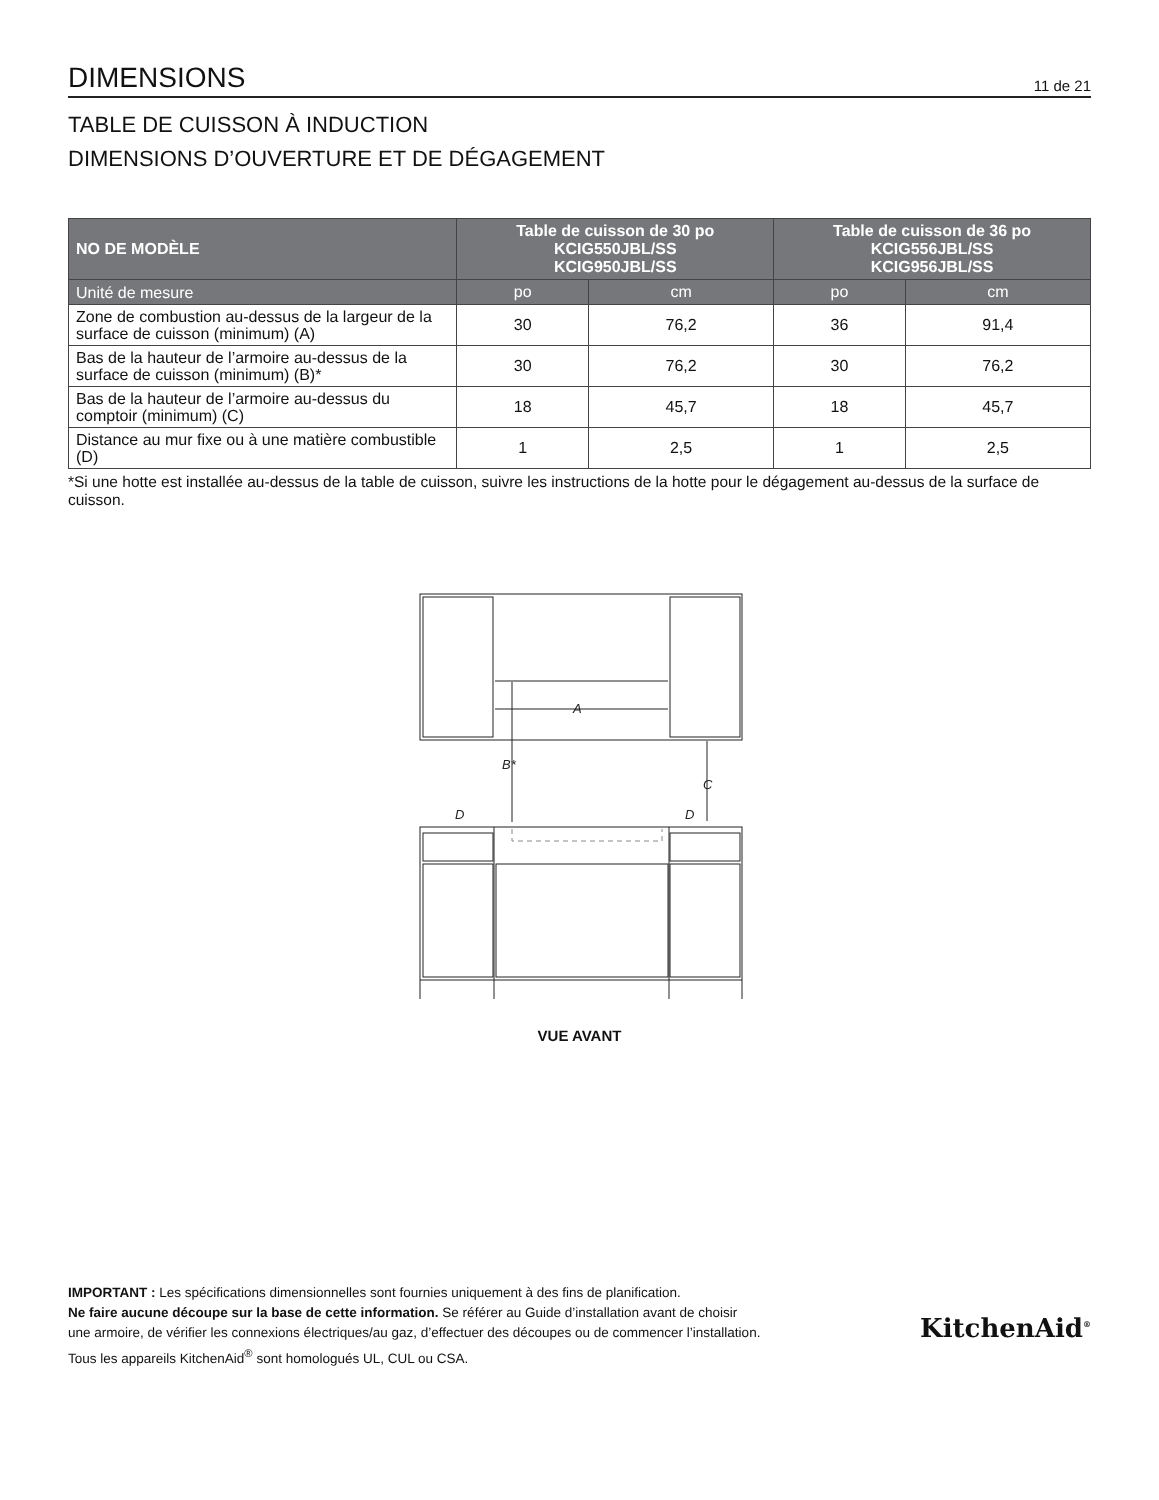DIMENSIONS
11 de 21
TABLE DE CUISSON À INDUCTION
DIMENSIONS D’OUVERTURE ET DE DÉGAGEMENT
| NO DE MODÈLE | Table de cuisson de 30 po KCIG550JBL/SS KCIG950JBL/SS | | Table de cuisson de 36 po KCIG556JBL/SS KCIG956JBL/SS | |
| --- | --- | --- | --- | --- |
| Unité de mesure | po | cm | po | cm |
| Zone de combustion au-dessus de la largeur de la surface de cuisson (minimum) (A) | 30 | 76,2 | 36 | 91,4 |
| Bas de la hauteur de l’armoire au-dessus de la surface de cuisson (minimum) (B)* | 30 | 76,2 | 30 | 76,2 |
| Bas de la hauteur de l’armoire au-dessus du comptoir (minimum) (C) | 18 | 45,7 | 18 | 45,7 |
| Distance au mur fixe ou à une matière combustible (D) | 1 | 2,5 | 1 | 2,5 |
*Si une hotte est installée au-dessus de la table de cuisson, suivre les instructions de la hotte pour le dégagement au-dessus de la surface de cuisson.
A
B*
C
D
D
VUE AVANT
IMPORTANT : Les spécifications dimensionnelles sont fournies uniquement à des fins de planification.
Ne faire aucune découpe sur la base de cette information. Se référer au Guide d’installation avant de choisir
une armoire, de vérifier les connexions électriques/au gaz, d’effectuer des découpes ou de commencer l’installation.
Tous les appareils KitchenAid<sup>®</sup> sont homologués UL, CUL ou CSA.
KitchenAid<sup>®</sup>